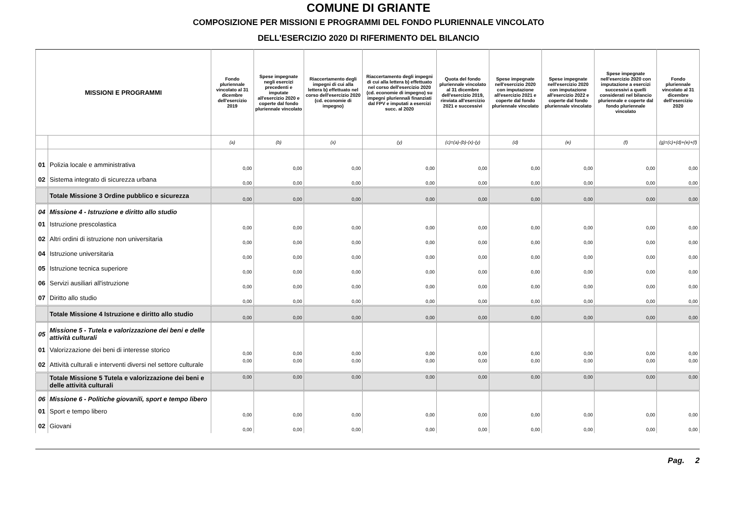COMUNE DI GRIANTE
COMPOSIZIONE PER MISSIONI E PROGRAMMI DEL FONDO PLURIENNALE VINCOLATO
DELL'ESERCIZIO 2020 DI RIFERIMENTO DEL BILANCIO
| MISSIONI E PROGRAMMI | | Fondo pluriennale vincolato al 31 dicembre dell'esercizio 2019 | Spese impegnate negli esercizi precedenti e imputate all'esercizio 2020 e coperte dal fondo pluriennale vincolato | Riaccertamento degli impegni di cui alla lettera b) effettuato nel corso dell'esercizio 2020 (cd. economie di impegno) | Riaccertamento degli impegni di cui alla lettera b) effettuato nel corso dell'esercizio 2020 (cd. economie di impegno) su impegni pluriennali finanziati dal FPV e imputati a esercizi succ. al 2020 | Quota del fondo pluriennale vincolato al 31 dicembre dell'esercizio 2019, rinviata all'esercizio 2021 e successivi | Spese impegnate nell'esercizio 2020 con imputazione all'esercizio 2021 e coperte dal fondo pluriennale vincolato | Spese impegnate nell'esercizio 2020 con imputazione all'esercizio 2022 e coperte dal fondo pluriennale vincolato | Spese impegnate nell'esercizio 2020 con imputazione a esercizi successivi a quelli considerati nel bilancio pluriennale e coperte dal fondo pluriennale vincolato | Fondo pluriennale vincolato al 31 dicembre dell'esercizio 2020 |
| --- | --- | --- | --- | --- | --- | --- | --- | --- | --- | --- |
| | | (a) | (b) | (x) | (y) | (c)=(a)-(b)-(x)-(y) | (d) | (e) | (f) | (g)=(c)+(d)+(e)+(f) |
| 01 | Polizia locale e amministrativa | 0,00 | 0,00 | 0,00 | 0,00 | 0,00 | 0,00 | 0,00 | 0,00 | 0,00 |
| 02 | Sistema integrato di sicurezza urbana | 0,00 | 0,00 | 0,00 | 0,00 | 0,00 | 0,00 | 0,00 | 0,00 | 0,00 |
| | Totale Missione 3 Ordine pubblico e sicurezza | 0,00 | 0,00 | 0,00 | 0,00 | 0,00 | 0,00 | 0,00 | 0,00 | 0,00 |
| 04 | Missione 4 - Istruzione e diritto allo studio | | | | | | | | | |
| 01 | Istruzione prescolastica | 0,00 | 0,00 | 0,00 | 0,00 | 0,00 | 0,00 | 0,00 | 0,00 | 0,00 |
| 02 | Altri ordini di istruzione non universitaria | 0,00 | 0,00 | 0,00 | 0,00 | 0,00 | 0,00 | 0,00 | 0,00 | 0,00 |
| 04 | Istruzione universitaria | 0,00 | 0,00 | 0,00 | 0,00 | 0,00 | 0,00 | 0,00 | 0,00 | 0,00 |
| 05 | Istruzione tecnica superiore | 0,00 | 0,00 | 0,00 | 0,00 | 0,00 | 0,00 | 0,00 | 0,00 | 0,00 |
| 06 | Servizi ausiliari all'istruzione | 0,00 | 0,00 | 0,00 | 0,00 | 0,00 | 0,00 | 0,00 | 0,00 | 0,00 |
| 07 | Diritto allo studio | 0,00 | 0,00 | 0,00 | 0,00 | 0,00 | 0,00 | 0,00 | 0,00 | 0,00 |
| | Totale Missione 4 Istruzione e diritto allo studio | 0,00 | 0,00 | 0,00 | 0,00 | 0,00 | 0,00 | 0,00 | 0,00 | 0,00 |
| 05 | Missione 5 - Tutela e valorizzazione dei beni e delle attività culturali | | | | | | | | | |
| 01 | Valorizzazione dei beni di interesse storico | 0,00 | 0,00 | 0,00 | 0,00 | 0,00 | 0,00 | 0,00 | 0,00 | 0,00 |
| 02 | Attività culturali e interventi diversi nel settore culturale | 0,00 | 0,00 | 0,00 | 0,00 | 0,00 | 0,00 | 0,00 | 0,00 | 0,00 |
| | Totale Missione 5 Tutela e valorizzazione dei beni e delle attività culturali | 0,00 | 0,00 | 0,00 | 0,00 | 0,00 | 0,00 | 0,00 | 0,00 | 0,00 |
| 06 | Missione 6 - Politiche giovanili, sport e tempo libero | | | | | | | | | |
| 01 | Sport e tempo libero | 0,00 | 0,00 | 0,00 | 0,00 | 0,00 | 0,00 | 0,00 | 0,00 | 0,00 |
| 02 | Giovani | 0,00 | 0,00 | 0,00 | 0,00 | 0,00 | 0,00 | 0,00 | 0,00 | 0,00 |
Pag. 2